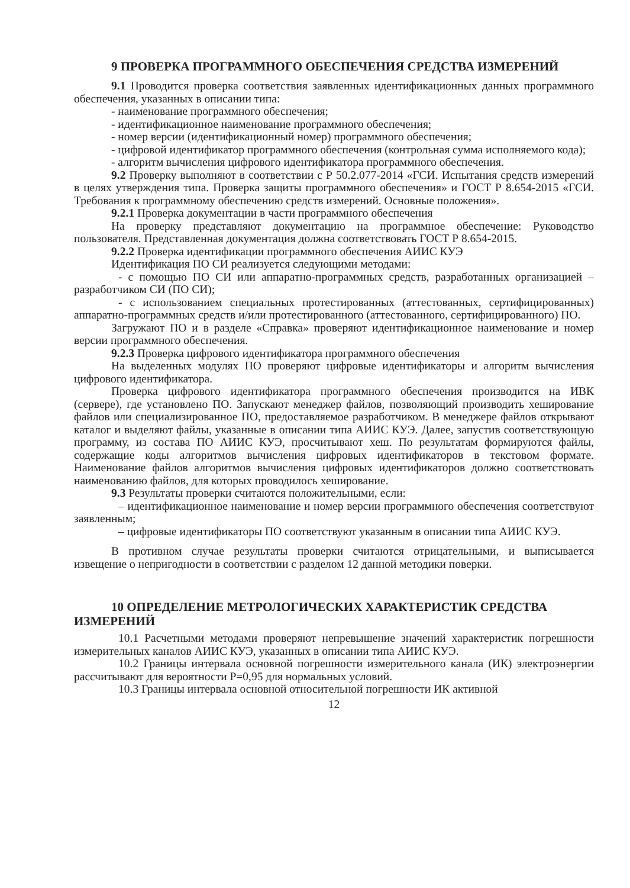9 ПРОВЕРКА ПРОГРАММНОГО ОБЕСПЕЧЕНИЯ СРЕДСТВА ИЗМЕРЕНИЙ
9.1 Проводится проверка соответствия заявленных идентификационных данных программного обеспечения, указанных в описании типа:
- наименование программного обеспечения;
- идентификационное наименование программного обеспечения;
- номер версии (идентификационный номер) программного обеспечения;
- цифровой идентификатор программного обеспечения (контрольная сумма исполняемого кода);
- алгоритм вычисления цифрового идентификатора программного обеспечения.
9.2 Проверку выполняют в соответствии с Р 50.2.077-2014 «ГСИ. Испытания средств измерений в целях утверждения типа. Проверка защиты программного обеспечения» и ГОСТ Р 8.654-2015 «ГСИ. Требования к программному обеспечению средств измерений. Основные положения».
9.2.1 Проверка документации в части программного обеспечения
На проверку представляют документацию на программное обеспечение: Руководство пользователя. Представленная документация должна соответствовать ГОСТ Р 8.654-2015.
9.2.2 Проверка идентификации программного обеспечения АИИС КУЭ
Идентификация ПО СИ реализуется следующими методами:
- с помощью ПО СИ или аппаратно-программных средств, разработанных организацией – разработчиком СИ (ПО СИ);
- с использованием специальных протестированных (аттестованных, сертифицированных) аппаратно-программных средств и/или протестированного (аттестованного, сертифицированного) ПО.
Загружают ПО и в разделе «Справка» проверяют идентификационное наименование и номер версии программного обеспечения.
9.2.3 Проверка цифрового идентификатора программного обеспечения
На выделенных модулях ПО проверяют цифровые идентификаторы и алгоритм вычисления цифрового идентификатора.
Проверка цифрового идентификатора программного обеспечения производится на ИВК (сервере), где установлено ПО. Запускают менеджер файлов, позволяющий производить хеширование файлов или специализированное ПО, предоставляемое разработчиком. В менеджере файлов открывают каталог и выделяют файлы, указанные в описании типа АИИС КУЭ. Далее, запустив соответствующую программу, из состава ПО АИИС КУЭ, просчитывают хеш. По результатам формируются файлы, содержащие коды алгоритмов вычисления цифровых идентификаторов в текстовом формате. Наименование файлов алгоритмов вычисления цифровых идентификаторов должно соответствовать наименованию файлов, для которых проводилось хеширование.
9.3 Результаты проверки считаются положительными, если:
– идентификационное наименование и номер версии программного обеспечения соответствуют заявленным;
– цифровые идентификаторы ПО соответствуют указанным в описании типа АИИС КУЭ.
В противном случае результаты проверки считаются отрицательными, и выписывается извещение о непригодности в соответствии с разделом 12 данной методики поверки.
10 ОПРЕДЕЛЕНИЕ МЕТРОЛОГИЧЕСКИХ ХАРАКТЕРИСТИК СРЕДСТВА ИЗМЕРЕНИЙ
10.1 Расчетными методами проверяют непревышение значений характеристик погрешности измерительных каналов АИИС КУЭ, указанных в описании типа АИИС КУЭ.
10.2 Границы интервала основной погрешности измерительного канала (ИК) электроэнергии рассчитывают для вероятности Р=0,95 для нормальных условий.
10.3 Границы интервала основной относительной погрешности ИК активной
12